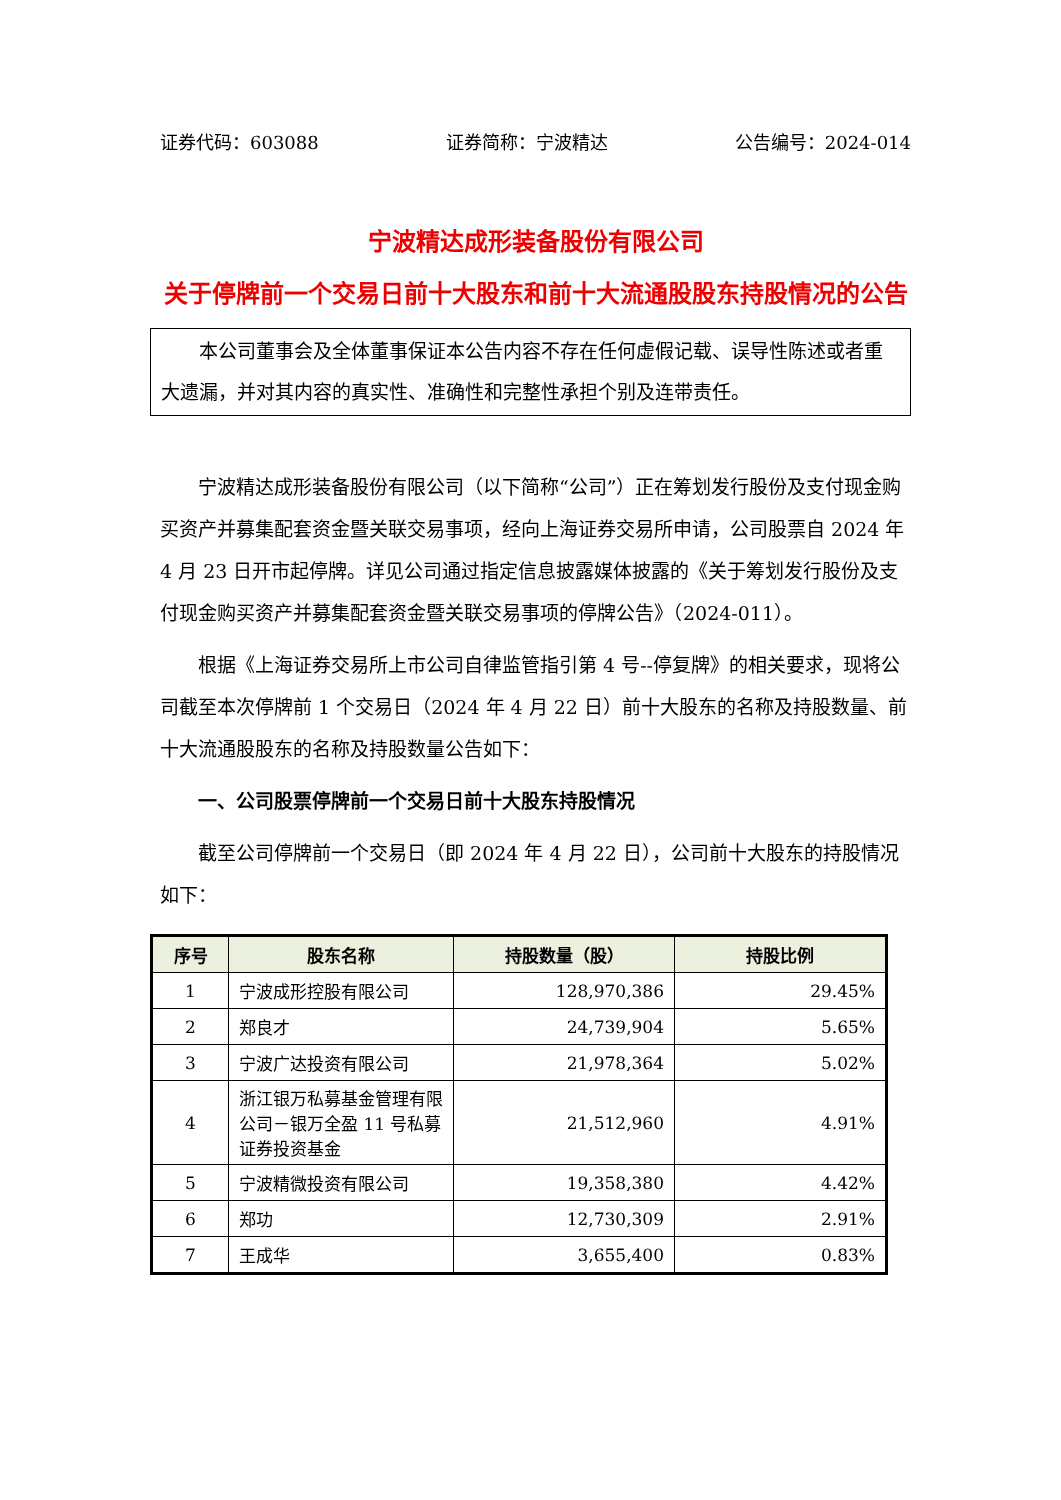证券代码：603088 证券简称：宁波精达 公告编号：2024-014
宁波精达成形装备股份有限公司
关于停牌前一个交易日前十大股东和前十大流通股股东持股情况的公告
　　本公司董事会及全体董事保证本公告内容不存在任何虚假记载、误导性陈述或者重大遗漏，并对其内容的真实性、准确性和完整性承担个别及连带责任。
宁波精达成形装备股份有限公司（以下简称“公司”）正在筹划发行股份及支付现金购买资产并募集配套资金暨关联交易事项，经向上海证券交易所申请，公司股票自 2024 年 4 月 23 日开市起停牌。详见公司通过指定信息披露媒体披露的《关于筹划发行股份及支付现金购买资产并募集配套资金暨关联交易事项的停牌公告》（2024-011）。
根据《上海证券交易所上市公司自律监管指引第 4 号--停复牌》的相关要求，现将公司截至本次停牌前 1 个交易日（2024 年 4 月 22 日）前十大股东的名称及持股数量、前十大流通股股东的名称及持股数量公告如下：
一、公司股票停牌前一个交易日前十大股东持股情况
截至公司停牌前一个交易日（即 2024 年 4 月 22 日），公司前十大股东的持股情况如下：
| 序号 | 股东名称 | 持股数量（股） | 持股比例 |
| --- | --- | --- | --- |
| 1 | 宁波成形控股有限公司 | 128,970,386 | 29.45% |
| 2 | 郑良才 | 24,739,904 | 5.65% |
| 3 | 宁波广达投资有限公司 | 21,978,364 | 5.02% |
| 4 | 浙江银万私募基金管理有限公司－银万全盈 11 号私募证券投资基金 | 21,512,960 | 4.91% |
| 5 | 宁波精微投资有限公司 | 19,358,380 | 4.42% |
| 6 | 郑功 | 12,730,309 | 2.91% |
| 7 | 王成华 | 3,655,400 | 0.83% |